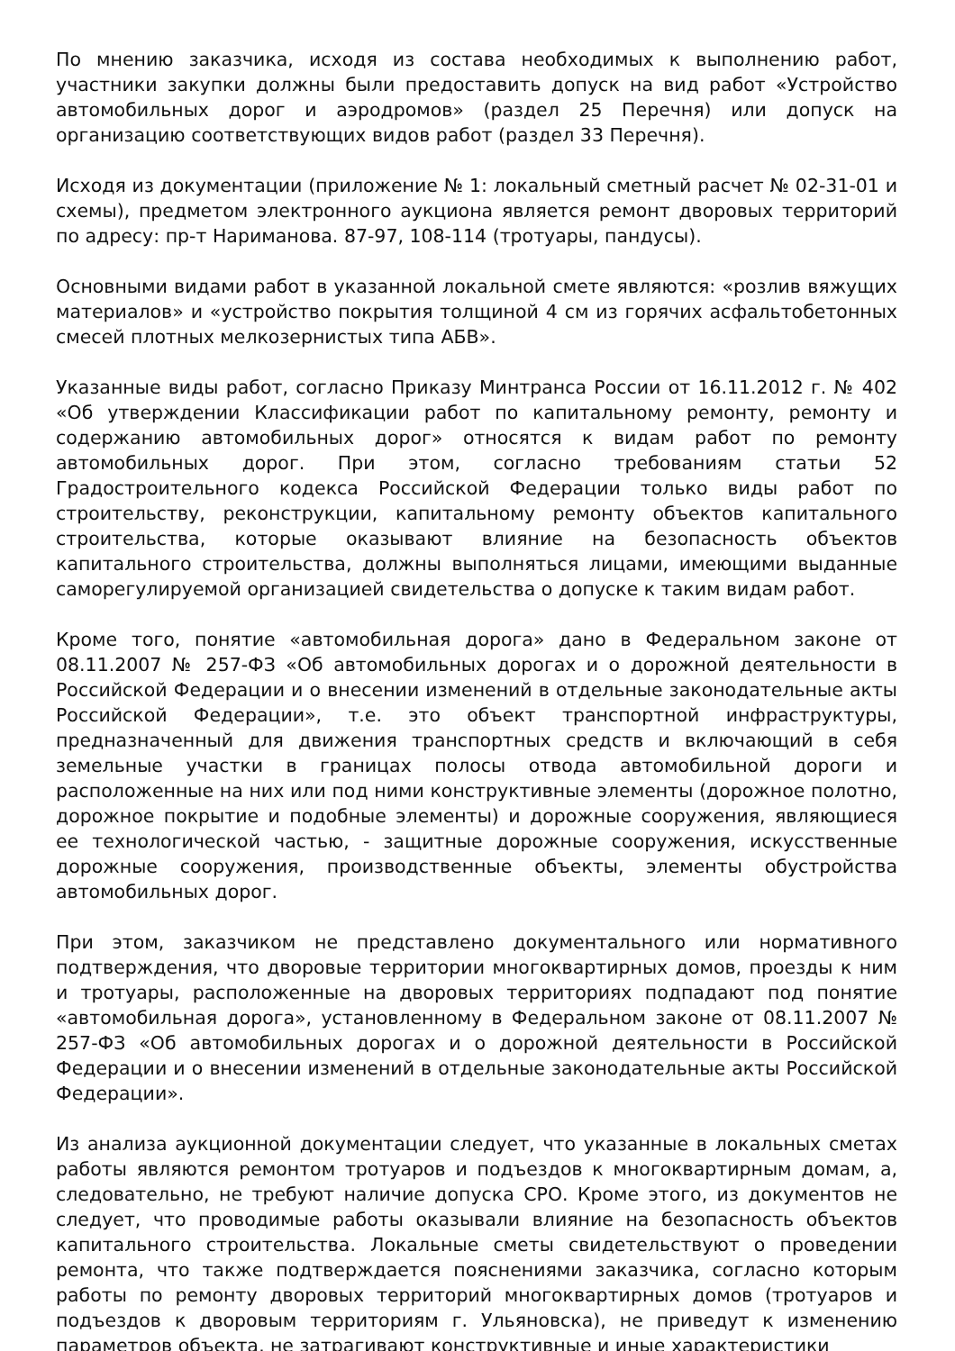По мнению заказчика, исходя из состава необходимых к выполнению работ, участники закупки должны были предоставить допуск на вид работ «Устройство автомобильных дорог и аэродромов» (раздел 25 Перечня) или допуск на организацию соответствующих видов работ (раздел 33 Перечня).
Исходя из документации (приложение № 1: локальный сметный расчет № 02-31-01 и схемы), предметом электронного аукциона является ремонт дворовых территорий по адресу: пр-т Нариманова. 87-97, 108-114 (тротуары, пандусы).
Основными видами работ в указанной локальной смете являются: «розлив вяжущих материалов» и «устройство покрытия толщиной 4 см из горячих асфальтобетонных смесей плотных мелкозернистых типа АБВ».
Указанные виды работ, согласно Приказу Минтранса России от 16.11.2012 г. № 402 «Об утверждении Классификации работ по капитальному ремонту, ремонту и содержанию автомобильных дорог» относятся к видам работ по ремонту автомобильных дорог. При этом, согласно требованиям статьи 52 Градостроительного кодекса Российской Федерации только виды работ по строительству, реконструкции, капитальному ремонту объектов капитального строительства, которые оказывают влияние на безопасность объектов капитального строительства, должны выполняться лицами, имеющими выданные саморегулируемой организацией свидетельства о допуске к таким видам работ.
Кроме того, понятие «автомобильная дорога» дано в Федеральном законе от 08.11.2007 № 257-ФЗ «Об автомобильных дорогах и о дорожной деятельности в Российской Федерации и о внесении изменений в отдельные законодательные акты Российской Федерации», т.е. это объект транспортной инфраструктуры, предназначенный для движения транспортных средств и включающий в себя земельные участки в границах полосы отвода автомобильной дороги и расположенные на них или под ними конструктивные элементы (дорожное полотно, дорожное покрытие и подобные элементы) и дорожные сооружения, являющиеся ее технологической частью, - защитные дорожные сооружения, искусственные дорожные сооружения, производственные объекты, элементы обустройства автомобильных дорог.
При этом, заказчиком не представлено документального или нормативного подтверждения, что дворовые территории многоквартирных домов, проезды к ним и тротуары, расположенные на дворовых территориях подпадают под понятие «автомобильная дорога», установленному в Федеральном законе от 08.11.2007 № 257-ФЗ «Об автомобильных дорогах и о дорожной деятельности в Российской Федерации и о внесении изменений в отдельные законодательные акты Российской Федерации».
Из анализа аукционной документации следует, что указанные в локальных сметах работы являются ремонтом тротуаров и подъездов к многоквартирным домам, а, следовательно, не требуют наличие допуска СРО. Кроме этого, из документов не следует, что проводимые работы оказывали влияние на безопасность объектов капитального строительства. Локальные сметы свидетельствуют о проведении ремонта, что также подтверждается пояснениями заказчика, согласно которым работы по ремонту дворовых территорий многоквартирных домов (тротуаров и подъездов к дворовым территориям г. Ульяновска), не приведут к изменению параметров объекта, не затрагивают конструктивные и иные характеристики